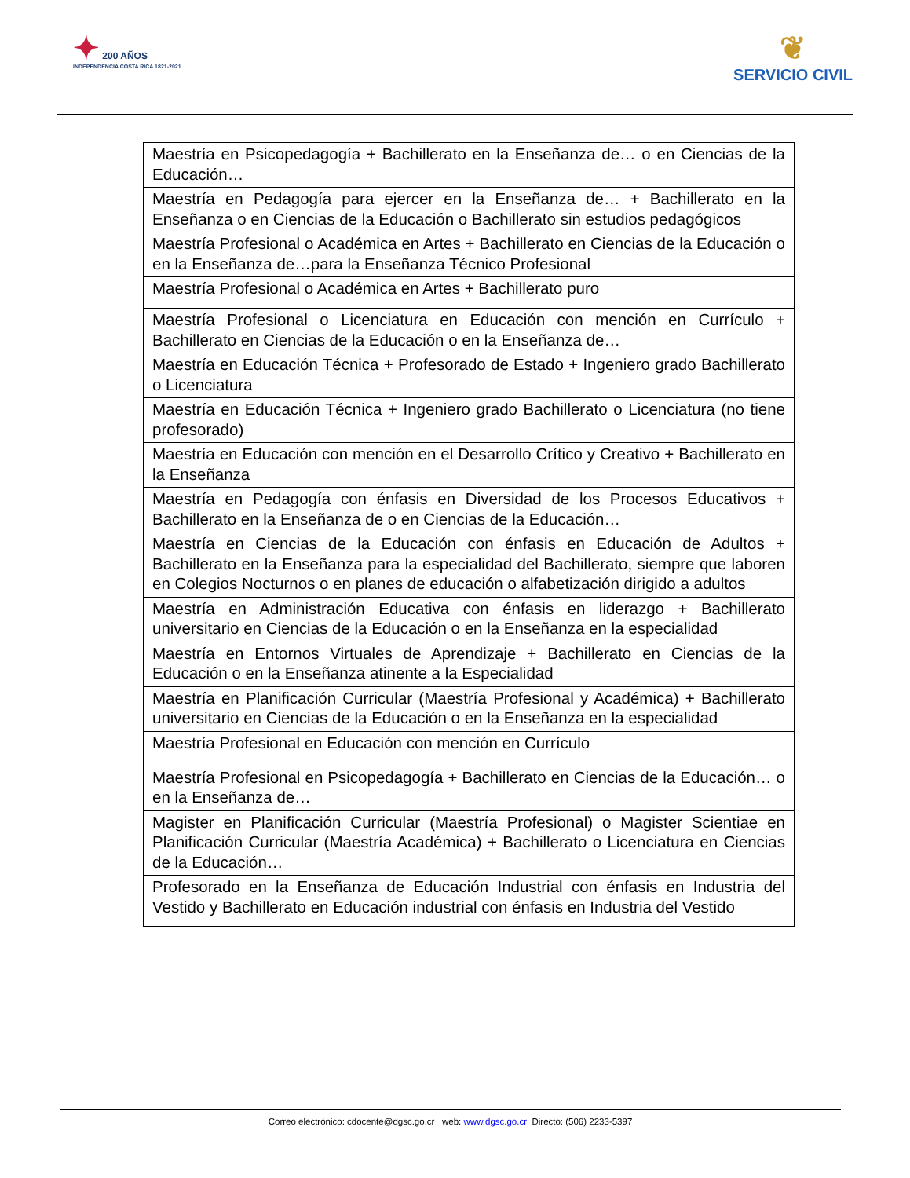✦ 200 AÑOS
INDEPENDENCIA COSTA RICA 1821-2021
❦
SERVICIO CIVIL
| Maestría en Psicopedagogía + Bachillerato en la Enseñanza de… o en Ciencias de la Educación… |
| Maestría en Pedagogía para ejercer en la Enseñanza de… + Bachillerato en la Enseñanza o en Ciencias de la Educación o Bachillerato sin estudios pedagógicos |
| Maestría Profesional o Académica en Artes + Bachillerato en Ciencias de la Educación o en la Enseñanza de…para la Enseñanza Técnico Profesional |
| Maestría Profesional o Académica en Artes + Bachillerato puro |
| Maestría Profesional o Licenciatura en Educación con mención en Currículo + Bachillerato en Ciencias de la Educación o en la Enseñanza de… |
| Maestría en Educación Técnica + Profesorado de Estado + Ingeniero grado Bachillerato o Licenciatura |
| Maestría en Educación Técnica + Ingeniero grado Bachillerato o Licenciatura (no tiene profesorado) |
| Maestría en Educación con mención en el Desarrollo Crítico y Creativo + Bachillerato en la Enseñanza |
| Maestría en Pedagogía con énfasis en Diversidad de los Procesos Educativos + Bachillerato en la Enseñanza de o en Ciencias de la Educación… |
| Maestría en Ciencias de la Educación con énfasis en Educación de Adultos + Bachillerato en la Enseñanza para la especialidad del Bachillerato, siempre que laboren en Colegios Nocturnos o en planes de educación o alfabetización dirigido a adultos |
| Maestría en Administración Educativa con énfasis en liderazgo + Bachillerato universitario en Ciencias de la Educación o en la Enseñanza en la especialidad |
| Maestría en Entornos Virtuales de Aprendizaje + Bachillerato en Ciencias de la Educación o en la Enseñanza atinente a la Especialidad |
| Maestría en Planificación Curricular (Maestría Profesional y Académica) + Bachillerato universitario en Ciencias de la Educación o en la Enseñanza en la especialidad |
| Maestría Profesional en Educación con mención en Currículo |
| Maestría Profesional en Psicopedagogía + Bachillerato en Ciencias de la Educación… o en la Enseñanza de… |
| Magister en Planificación Curricular (Maestría Profesional) o Magister Scientiae en Planificación Curricular (Maestría Académica) + Bachillerato o Licenciatura en Ciencias de la Educación… |
| Profesorado en la Enseñanza de Educación Industrial con énfasis en Industria del Vestido y Bachillerato en Educación industrial con énfasis en Industria del Vestido |
Correo electrónico: cdocente@dgsc.go.cr web: www.dgsc.go.cr Directo: (506) 2233-5397